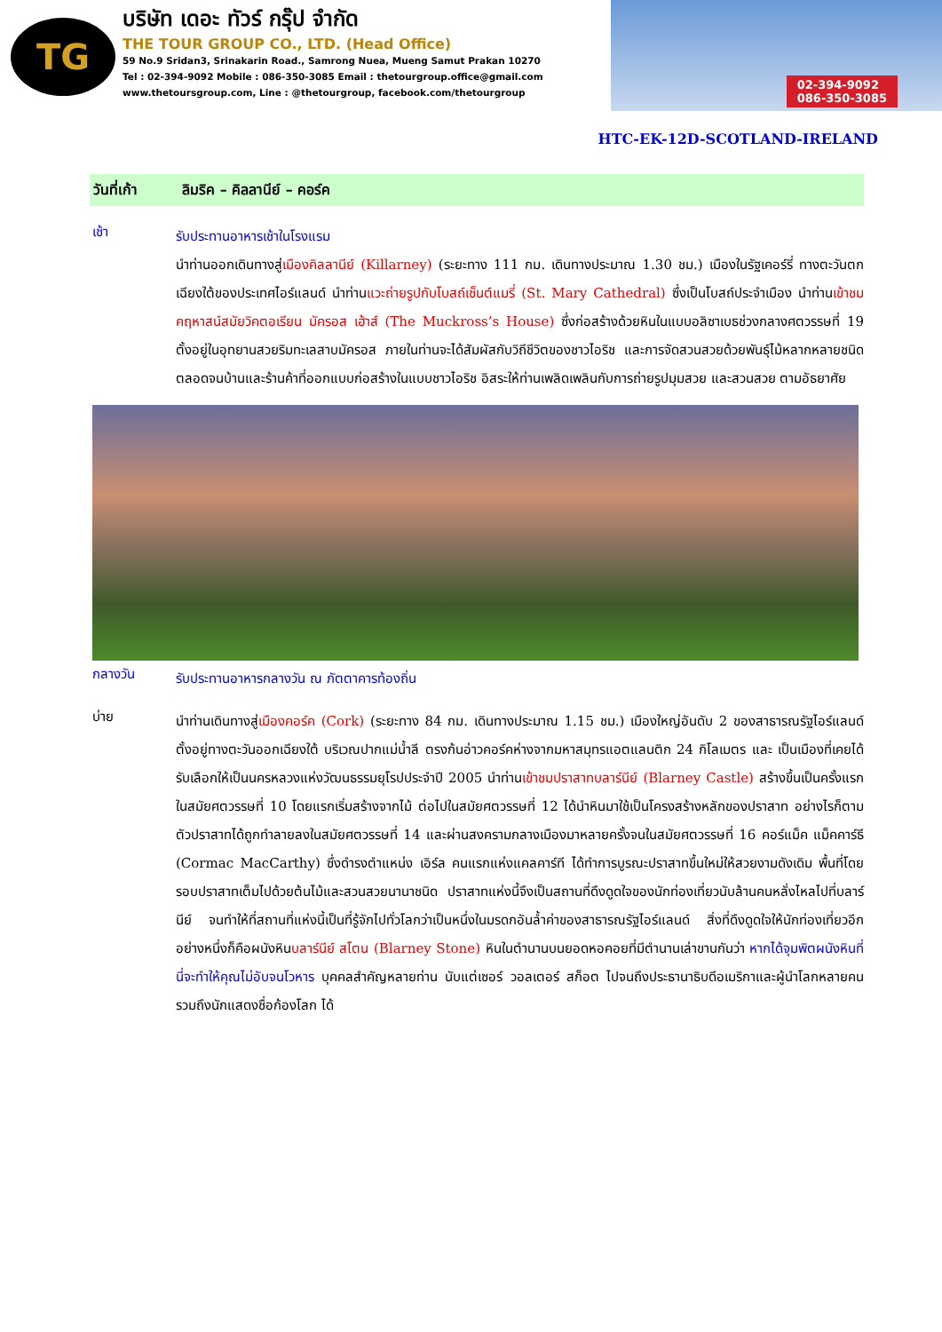TG
บริษัท เดอะ ทัวร์ กรุ๊ป จำกัด
THE TOUR GROUP CO., LTD. (Head Office)
59 No.9 Sridan3, Srinakarin Road., Samrong Nuea, Mueng Samut Prakan 10270
Tel : 02-394-9092 Mobile : 086-350-3085 Email : thetourgroup.office@gmail.com
www.thetoursgroup.com, Line : @thetourgroup, facebook.com/thetourgroup
02-394-9092
086-350-3085
HTC-EK-12D-SCOTLAND-IRELAND
วันที่เก้า ลิมริค – คิลลานีย์ – คอร์ค
เช้า
รับประทานอาหารเช้าในโรงแรม
นำท่านออกเดินทางสู่เมืองคิลลานีย์ (Killarney) (ระยะทาง 111 กม. เดินทางประมาณ 1.30 ชม.) เมืองในรัฐเคอร์รี่ ทางตะวันตกเฉียงใต้ของประเทศไอร์แลนด์ นำท่านแวะถ่ายรูปกับโบสถ์เซ็นต์แมรี่ (St. Mary Cathedral) ซึ่งเป็นโบสถ์ประจำเมือง นำท่านเข้าชมคฤหาสน์สมัยวิคตอเรียน มัครอส เฮ้าส์ (The Muckross’s House) ซึ่งก่อสร้างด้วยหินในแบบอลิซาเบธช่วงกลางศตวรรษที่ 19 ตั้งอยู่ในอุทยานสวยริมทะเลสาบมัครอส ภายในท่านจะได้สัมผัสกับวิถีชีวิตของชาวไอริช และการจัดสวนสวยด้วยพันธุ์ไม้หลากหลายชนิด ตลอดจนบ้านและร้านค้าที่ออกแบบก่อสร้างในแบบชาวไอริช อิสระให้ท่านเพลิดเพลินกับการถ่ายรูปมุมสวย และสวนสวย ตามอัธยาศัย
กลางวัน
รับประทานอาหารกลางวัน ณ ภัตตาคารท้องถิ่น
บ่าย
นำท่านเดินทางสู่เมืองคอร์ค (Cork) (ระยะทาง 84 กม. เดินทางประมาณ 1.15 ชม.) เมืองใหญ่อันดับ 2 ของสาธารณรัฐไอร์แลนด์ ตั้งอยู่ทางตะวันออกเฉียงใต้ บริเวณปากแม่น้ำลี ตรงก้นอ่าวคอร์คห่างจากมหาสมุทรแอตแลนติก 24 กิโลเมตร และ เป็นเมืองที่เคยได้รับเลือกให้เป็นนครหลวงแห่งวัฒนธรรมยุโรปประจำปี 2005 นำท่านเข้าชมปราสาทบลาร์นีย์ (Blarney Castle) สร้างขึ้นเป็นครั้งแรกในสมัยศตวรรษที่ 10 โดยแรกเริ่มสร้างจากไม้ ต่อไปในสมัยศตวรรษที่ 12 ได้นำหินมาใช้เป็นโครงสร้างหลักของปราสาท อย่างไรก็ตามตัวปราสาทได้ถูกทำลายลงในสมัยศตวรรษที่ 14 และผ่านสงครามกลางเมืองมาหลายครั้งจนในสมัยศตวรรษที่ 16 คอร์แม็ค แม็คคาร์ธี (Cormac MacCarthy) ซึ่งดำรงตำแหน่ง เอิร์ล คนแรกแห่งแคลคาร์ที ได้ทำการบูรณะปราสาทขึ้นใหม่ให้สวยงามดังเดิม พื้นที่โดยรอบปราสาทเต็มไปด้วยต้นไม้และสวนสวยนานาชนิด ปราสาทแห่งนี้จึงเป็นสถานที่ดึงดูดใจของนักท่องเที่ยวนับล้านคนหลั่งไหลไปที่บลาร์นีย์ จนทำให้ที่สถานที่แห่งนี้เป็นที่รู้จักไปทั่วโลกว่าเป็นหนึ่งในมรดกอันล้ำค่าของสาธารณรัฐไอร์แลนด์ สิ่งที่ดึงดูดใจให้นักท่องเที่ยวอีกอย่างหนึ่งก็คือผนังหินบลาร์นีย์ สโตน (Blarney Stone) หินในตำนานบนยอดหอคอยที่มีตำนานเล่าขานกันว่า หากได้จุมพิตผนังหินที่นี่จะทำให้คุณไม่อับจนโวหาร บุคคลสำคัญหลายท่าน นับแต่เซอร์ วอลเตอร์ สก็อต ไปจนถึงประธานาธิบดีอเมริกาและผู้นำโลกหลายคน รวมถึงนักแสดงชื่อก้องโลก ได้